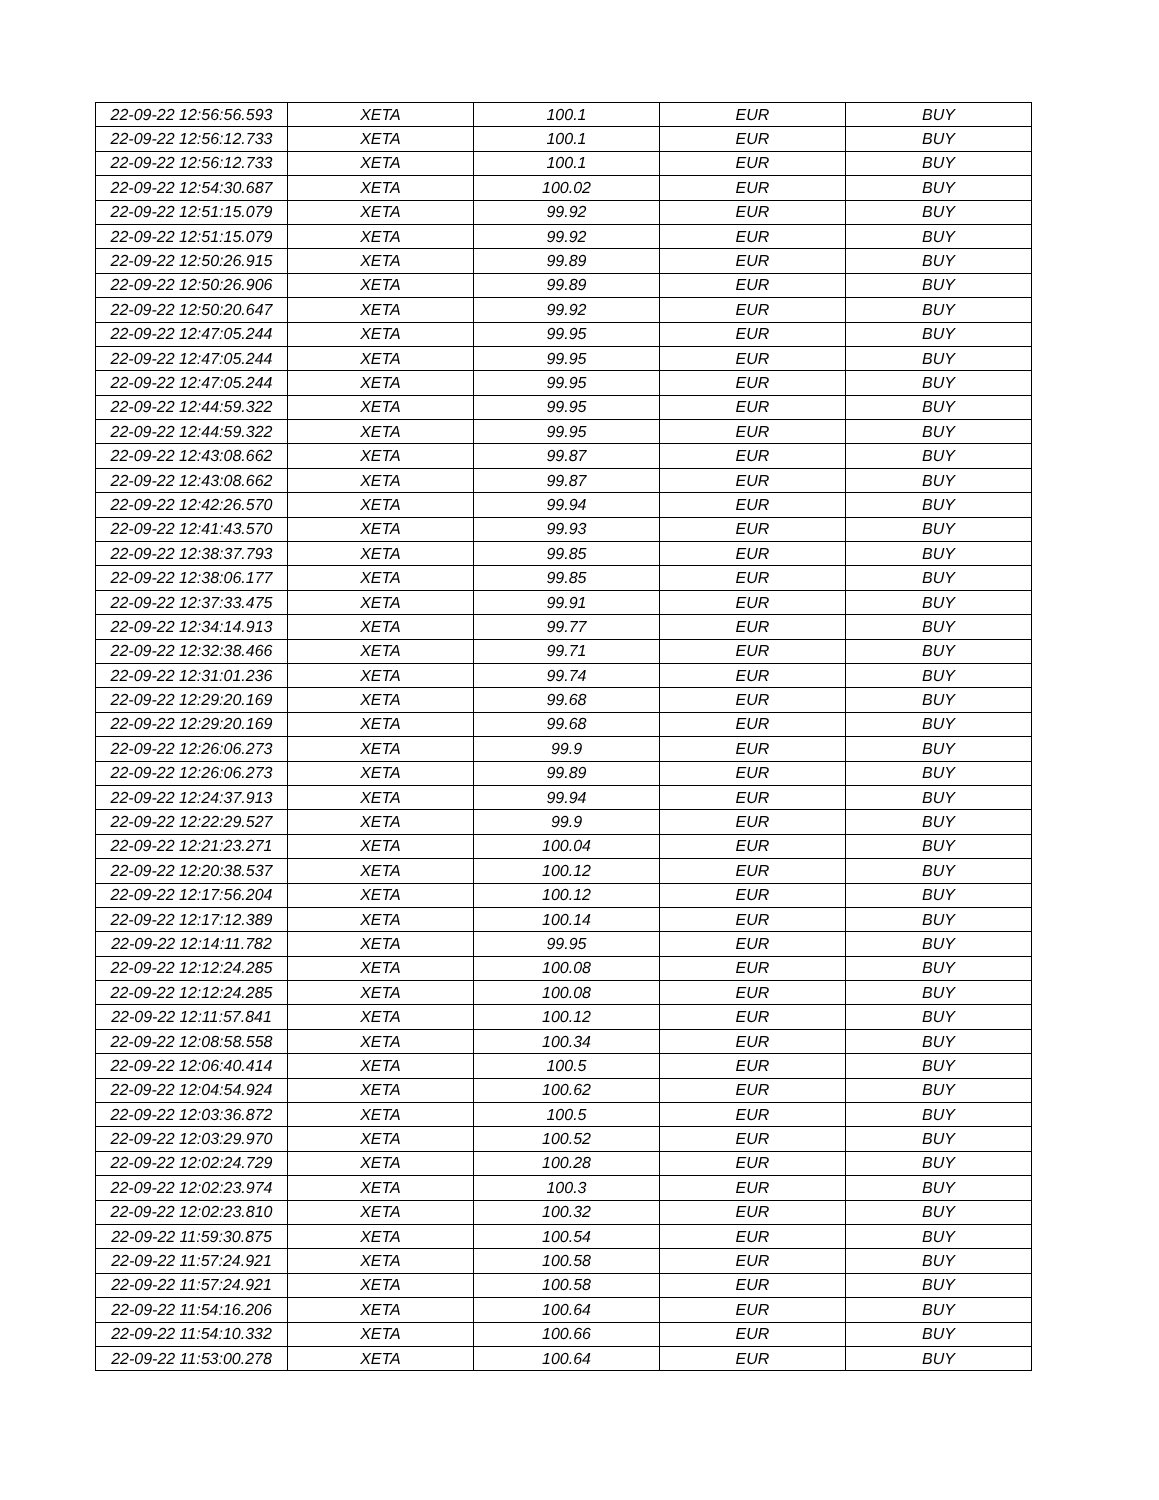| 22-09-22 12:56:56.593 | XETA | 100.1 | EUR | BUY |
| 22-09-22 12:56:12.733 | XETA | 100.1 | EUR | BUY |
| 22-09-22 12:56:12.733 | XETA | 100.1 | EUR | BUY |
| 22-09-22 12:54:30.687 | XETA | 100.02 | EUR | BUY |
| 22-09-22 12:51:15.079 | XETA | 99.92 | EUR | BUY |
| 22-09-22 12:51:15.079 | XETA | 99.92 | EUR | BUY |
| 22-09-22 12:50:26.915 | XETA | 99.89 | EUR | BUY |
| 22-09-22 12:50:26.906 | XETA | 99.89 | EUR | BUY |
| 22-09-22 12:50:20.647 | XETA | 99.92 | EUR | BUY |
| 22-09-22 12:47:05.244 | XETA | 99.95 | EUR | BUY |
| 22-09-22 12:47:05.244 | XETA | 99.95 | EUR | BUY |
| 22-09-22 12:47:05.244 | XETA | 99.95 | EUR | BUY |
| 22-09-22 12:44:59.322 | XETA | 99.95 | EUR | BUY |
| 22-09-22 12:44:59.322 | XETA | 99.95 | EUR | BUY |
| 22-09-22 12:43:08.662 | XETA | 99.87 | EUR | BUY |
| 22-09-22 12:43:08.662 | XETA | 99.87 | EUR | BUY |
| 22-09-22 12:42:26.570 | XETA | 99.94 | EUR | BUY |
| 22-09-22 12:41:43.570 | XETA | 99.93 | EUR | BUY |
| 22-09-22 12:38:37.793 | XETA | 99.85 | EUR | BUY |
| 22-09-22 12:38:06.177 | XETA | 99.85 | EUR | BUY |
| 22-09-22 12:37:33.475 | XETA | 99.91 | EUR | BUY |
| 22-09-22 12:34:14.913 | XETA | 99.77 | EUR | BUY |
| 22-09-22 12:32:38.466 | XETA | 99.71 | EUR | BUY |
| 22-09-22 12:31:01.236 | XETA | 99.74 | EUR | BUY |
| 22-09-22 12:29:20.169 | XETA | 99.68 | EUR | BUY |
| 22-09-22 12:29:20.169 | XETA | 99.68 | EUR | BUY |
| 22-09-22 12:26:06.273 | XETA | 99.9 | EUR | BUY |
| 22-09-22 12:26:06.273 | XETA | 99.89 | EUR | BUY |
| 22-09-22 12:24:37.913 | XETA | 99.94 | EUR | BUY |
| 22-09-22 12:22:29.527 | XETA | 99.9 | EUR | BUY |
| 22-09-22 12:21:23.271 | XETA | 100.04 | EUR | BUY |
| 22-09-22 12:20:38.537 | XETA | 100.12 | EUR | BUY |
| 22-09-22 12:17:56.204 | XETA | 100.12 | EUR | BUY |
| 22-09-22 12:17:12.389 | XETA | 100.14 | EUR | BUY |
| 22-09-22 12:14:11.782 | XETA | 99.95 | EUR | BUY |
| 22-09-22 12:12:24.285 | XETA | 100.08 | EUR | BUY |
| 22-09-22 12:12:24.285 | XETA | 100.08 | EUR | BUY |
| 22-09-22 12:11:57.841 | XETA | 100.12 | EUR | BUY |
| 22-09-22 12:08:58.558 | XETA | 100.34 | EUR | BUY |
| 22-09-22 12:06:40.414 | XETA | 100.5 | EUR | BUY |
| 22-09-22 12:04:54.924 | XETA | 100.62 | EUR | BUY |
| 22-09-22 12:03:36.872 | XETA | 100.5 | EUR | BUY |
| 22-09-22 12:03:29.970 | XETA | 100.52 | EUR | BUY |
| 22-09-22 12:02:24.729 | XETA | 100.28 | EUR | BUY |
| 22-09-22 12:02:23.974 | XETA | 100.3 | EUR | BUY |
| 22-09-22 12:02:23.810 | XETA | 100.32 | EUR | BUY |
| 22-09-22 11:59:30.875 | XETA | 100.54 | EUR | BUY |
| 22-09-22 11:57:24.921 | XETA | 100.58 | EUR | BUY |
| 22-09-22 11:57:24.921 | XETA | 100.58 | EUR | BUY |
| 22-09-22 11:54:16.206 | XETA | 100.64 | EUR | BUY |
| 22-09-22 11:54:10.332 | XETA | 100.66 | EUR | BUY |
| 22-09-22 11:53:00.278 | XETA | 100.64 | EUR | BUY |